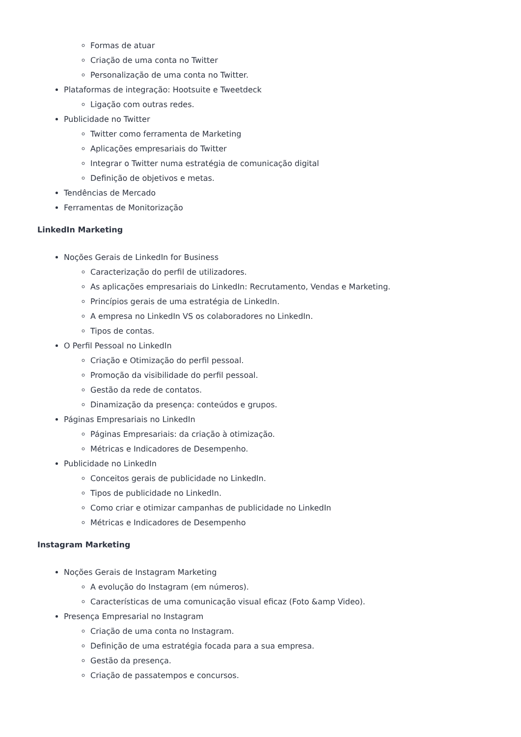Formas de atuar
Criação de uma conta no Twitter
Personalização de uma conta no Twitter.
Plataformas de integração: Hootsuite e Tweetdeck
Ligação com outras redes.
Publicidade no Twitter
Twitter como ferramenta de Marketing
Aplicações empresariais do Twitter
Integrar o Twitter numa estratégia de comunicação digital
Definição de objetivos e metas.
Tendências de Mercado
Ferramentas de Monitorização
LinkedIn Marketing
Noções Gerais de LinkedIn for Business
Caracterização do perfil de utilizadores.
As aplicações empresariais do LinkedIn: Recrutamento, Vendas e Marketing.
Princípios gerais de uma estratégia de LinkedIn.
A empresa no LinkedIn VS os colaboradores no LinkedIn.
Tipos de contas.
O Perfil Pessoal no LinkedIn
Criação e Otimização do perfil pessoal.
Promoção da visibilidade do perfil pessoal.
Gestão da rede de contatos.
Dinamização da presença: conteúdos e grupos.
Páginas Empresariais no LinkedIn
Páginas Empresariais: da criação à otimização.
Métricas e Indicadores de Desempenho.
Publicidade no LinkedIn
Conceitos gerais de publicidade no LinkedIn.
Tipos de publicidade no LinkedIn.
Como criar e otimizar campanhas de publicidade no LinkedIn
Métricas e Indicadores de Desempenho
Instagram Marketing
Noções Gerais de Instagram Marketing
A evolução do Instagram (em números).
Características de uma comunicação visual eficaz (Foto &amp Video).
Presença Empresarial no Instagram
Criação de uma conta no Instagram.
Definição de uma estratégia focada para a sua empresa.
Gestão da presença.
Criação de passatempos e concursos.